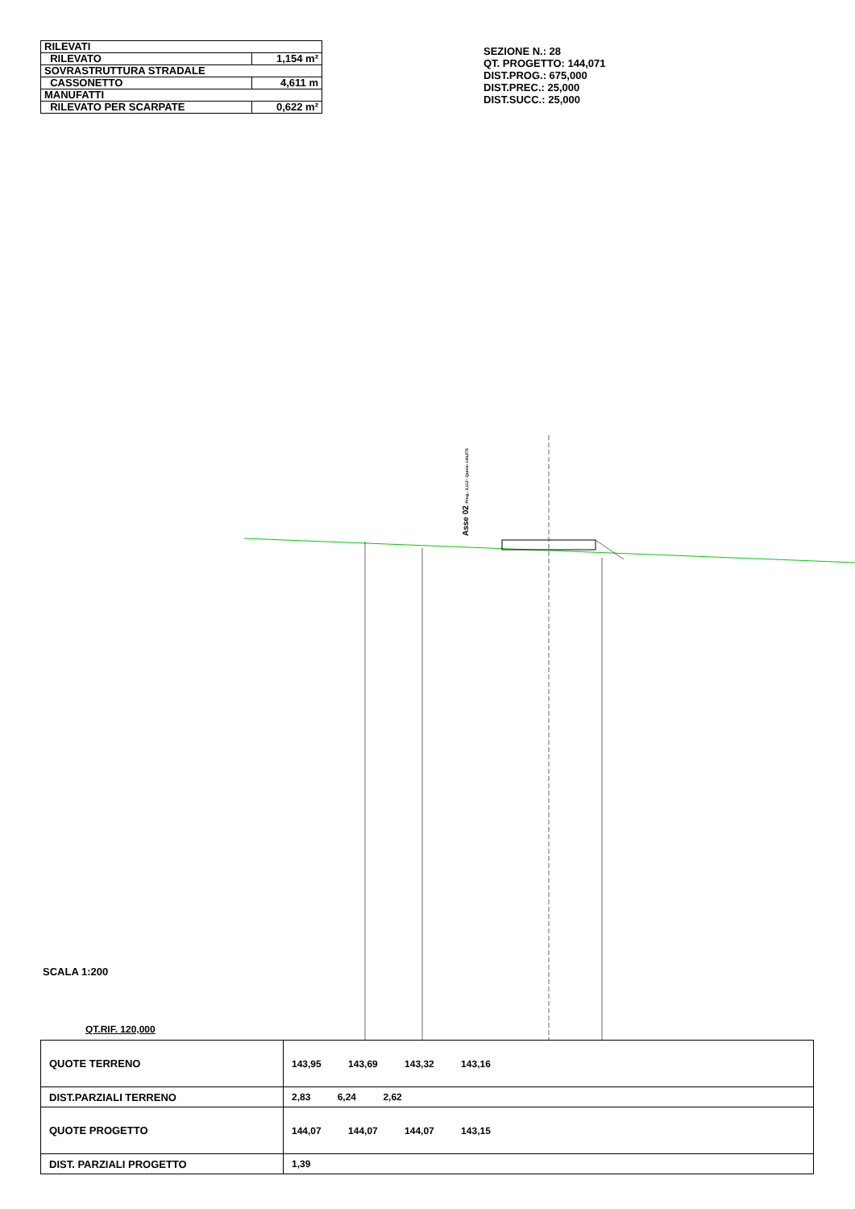| RILEVATI | |
| RILEVATO | 1,154 m² |
| SOVRASTRUTTURA STRADALE | |
| CASSONETTO | 4,611 m |
| MANUFATTI | |
| RILEVATO PER SCARPATE | 0,622 m² |
SEZIONE N.: 28
QT. PROGETTO: 144,071
DIST.PROG.: 675,000
DIST.PREC.: 25,000
DIST.SUCC.: 25,000
Asse 02 Prog.: 3,112 - Quota: 144,075
SCALA 1:200
QT.RIF. 120,000
| QUOTE TERRENO | 143,95 143,69 143,32 143,16 |
| DIST.PARZIALI TERRENO | 2,83 6,24 2,62 |
| QUOTE PROGETTO | 144,07 144,07 144,07 143,15 |
| DIST. PARZIALI PROGETTO | 1,39 |